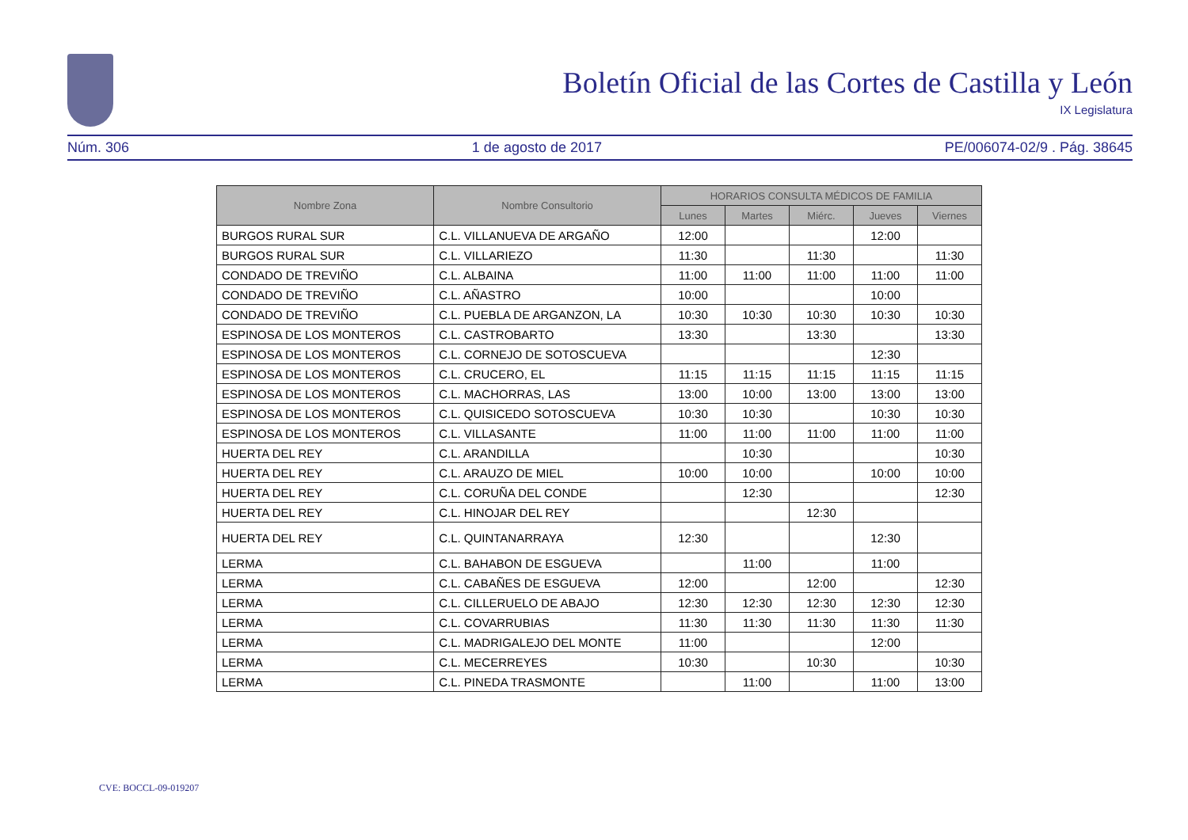Boletín Oficial de las Cortes de Castilla y León
IX Legislatura
Núm. 306 1 de agosto de 2017 PE/006074-02/9 . Pág. 38645
| Nombre Zona | Nombre Consultorio | HORARIOS CONSULTA MÉDICOS DE FAMILIA | | | | |
| --- | --- | --- | --- | --- | --- | --- |
| | | Lunes | Martes | Miérc. | Jueves | Viernes |
| BURGOS RURAL SUR | C.L. VILLANUEVA DE ARGAÑO | 12:00 | | | 12:00 | |
| BURGOS RURAL SUR | C.L. VILLARIEZO | 11:30 | | 11:30 | | 11:30 |
| CONDADO DE TREVIÑO | C.L. ALBAINA | 11:00 | 11:00 | 11:00 | 11:00 | 11:00 |
| CONDADO DE TREVIÑO | C.L. AÑASTRO | 10:00 | | | 10:00 | |
| CONDADO DE TREVIÑO | C.L. PUEBLA DE ARGANZON, LA | 10:30 | 10:30 | 10:30 | 10:30 | 10:30 |
| ESPINOSA DE LOS MONTEROS | C.L. CASTROBARTO | 13:30 | | 13:30 | | 13:30 |
| ESPINOSA DE LOS MONTEROS | C.L. CORNEJO DE SOTOSCUEVA | | | | 12:30 | |
| ESPINOSA DE LOS MONTEROS | C.L. CRUCERO, EL | 11:15 | 11:15 | 11:15 | 11:15 | 11:15 |
| ESPINOSA DE LOS MONTEROS | C.L. MACHORRAS, LAS | 13:00 | 10:00 | 13:00 | 13:00 | 13:00 |
| ESPINOSA DE LOS MONTEROS | C.L. QUISICEDO SOTOSCUEVA | 10:30 | 10:30 | | 10:30 | 10:30 |
| ESPINOSA DE LOS MONTEROS | C.L. VILLASANTE | 11:00 | 11:00 | 11:00 | 11:00 | 11:00 |
| HUERTA DEL REY | C.L. ARANDILLA | | 10:30 | | | 10:30 |
| HUERTA DEL REY | C.L. ARAUZO DE MIEL | 10:00 | 10:00 | | 10:00 | 10:00 |
| HUERTA DEL REY | C.L. CORUÑA DEL CONDE | | 12:30 | | | 12:30 |
| HUERTA DEL REY | C.L. HINOJAR DEL REY | | | 12:30 | | |
| HUERTA DEL REY | C.L. QUINTANARRAYA | 12:30 | | | 12:30 | |
| LERMA | C.L. BAHABON DE ESGUEVA | | 11:00 | | 11:00 | |
| LERMA | C.L. CABAÑES DE ESGUEVA | 12:00 | | 12:00 | | 12:30 |
| LERMA | C.L. CILLERUELO DE ABAJO | 12:30 | 12:30 | 12:30 | 12:30 | 12:30 |
| LERMA | C.L. COVARRUBIAS | 11:30 | 11:30 | 11:30 | 11:30 | 11:30 |
| LERMA | C.L. MADRIGALEJO DEL MONTE | 11:00 | | | 12:00 | |
| LERMA | C.L. MECERREYES | 10:30 | | 10:30 | | 10:30 |
| LERMA | C.L. PINEDA TRASMONTE | | 11:00 | | 11:00 | 13:00 |
CVE: BOCCL-09-019207